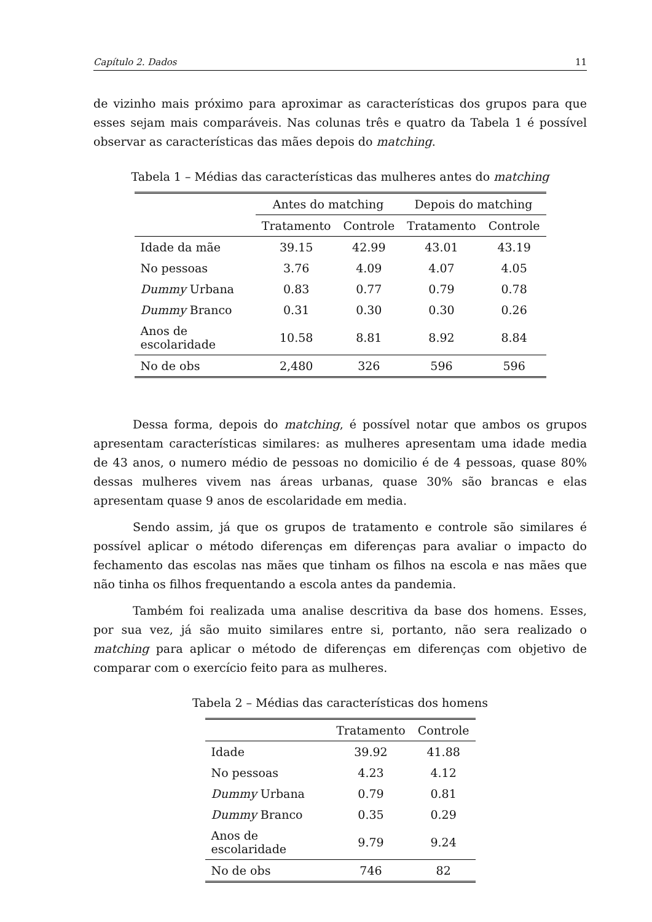Capítulo 2. Dados 11
de vizinho mais próximo para aproximar as características dos grupos para que esses sejam mais comparáveis. Nas colunas três e quatro da Tabela 1 é possível observar as características das mães depois do matching.
Tabela 1 – Médias das características das mulheres antes do matching
| | Antes do matching | | Depois do matching | |
| --- | --- | --- | --- | --- |
| | Tratamento | Controle | Tratamento | Controle |
| Idade da mãe | 39.15 | 42.99 | 43.01 | 43.19 |
| No pessoas | 3.76 | 4.09 | 4.07 | 4.05 |
| Dummy Urbana | 0.83 | 0.77 | 0.79 | 0.78 |
| Dummy Branco | 0.31 | 0.30 | 0.30 | 0.26 |
| Anos de escolaridade | 10.58 | 8.81 | 8.92 | 8.84 |
| No de obs | 2,480 | 326 | 596 | 596 |
Dessa forma, depois do matching, é possível notar que ambos os grupos apresentam características similares: as mulheres apresentam uma idade media de 43 anos, o numero médio de pessoas no domicilio é de 4 pessoas, quase 80% dessas mulheres vivem nas áreas urbanas, quase 30% são brancas e elas apresentam quase 9 anos de escolaridade em media.
Sendo assim, já que os grupos de tratamento e controle são similares é possível aplicar o método diferenças em diferenças para avaliar o impacto do fechamento das escolas nas mães que tinham os filhos na escola e nas mães que não tinha os filhos frequentando a escola antes da pandemia.
Também foi realizada uma analise descritiva da base dos homens. Esses, por sua vez, já são muito similares entre si, portanto, não sera realizado o matching para aplicar o método de diferenças em diferenças com objetivo de comparar com o exercício feito para as mulheres.
Tabela 2 – Médias das características dos homens
| | Tratamento | Controle |
| --- | --- | --- |
| Idade | 39.92 | 41.88 |
| No pessoas | 4.23 | 4.12 |
| Dummy Urbana | 0.79 | 0.81 |
| Dummy Branco | 0.35 | 0.29 |
| Anos de escolaridade | 9.79 | 9.24 |
| No de obs | 746 | 82 |